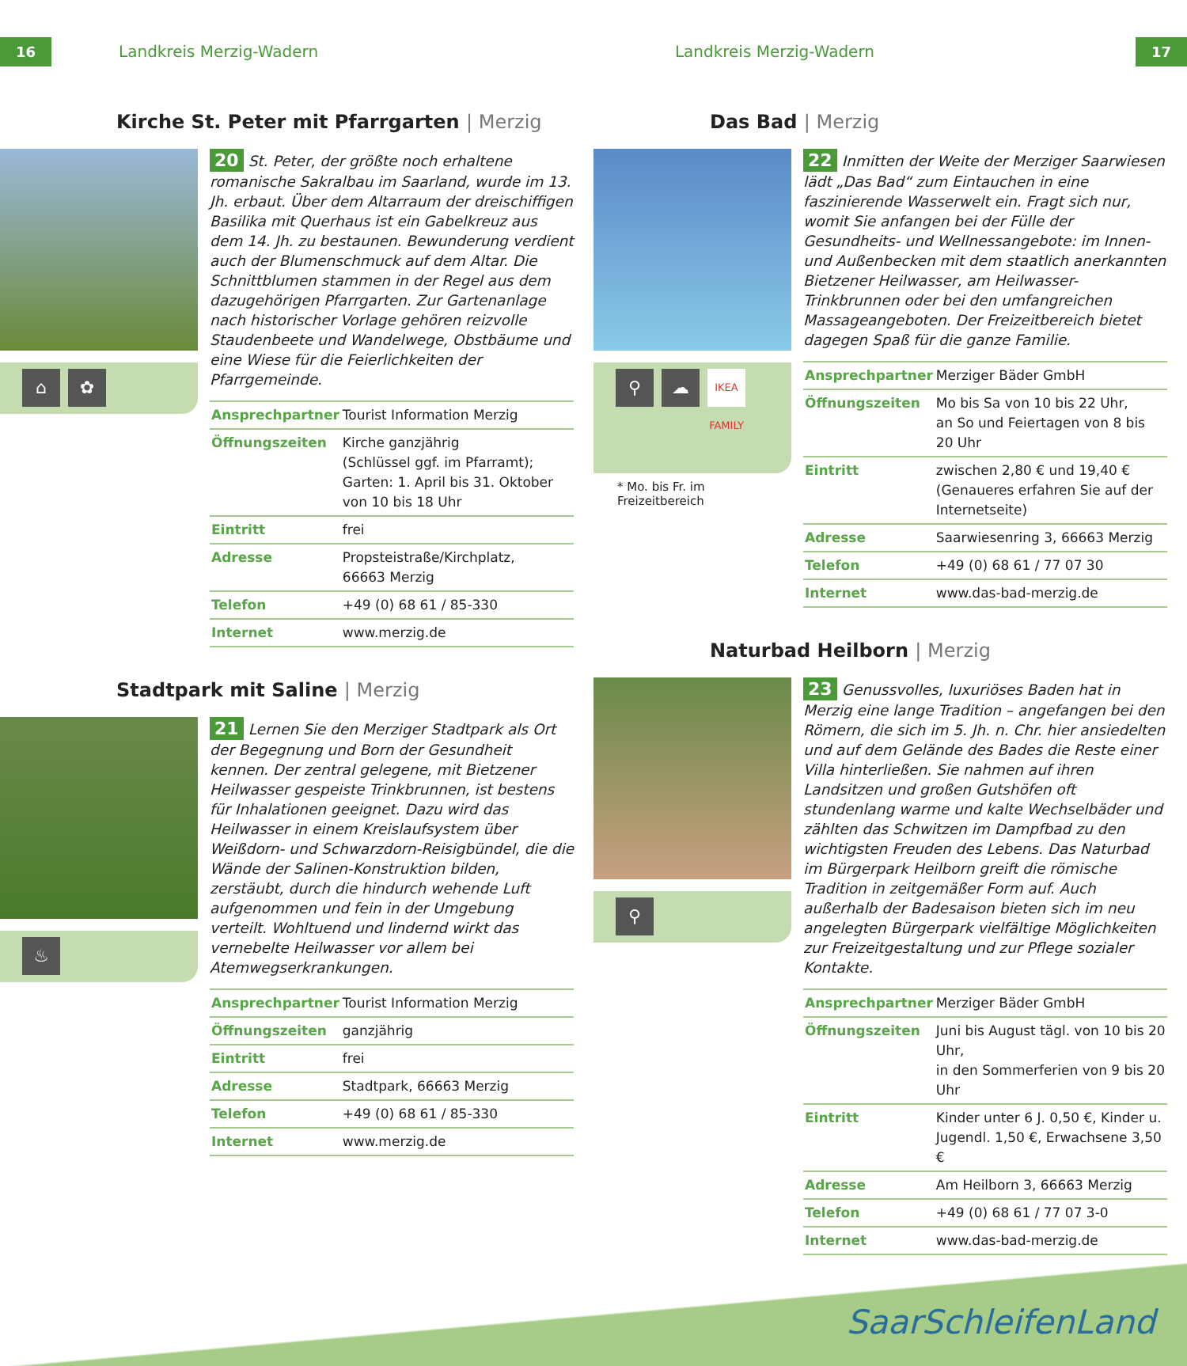16 Landkreis Merzig-Wadern Landkreis Merzig-Wadern 17
Kirche St. Peter mit Pfarrgarten | Merzig
⌂ ✿
20 St. Peter, der größte noch erhaltene romanische Sakralbau im Saarland, wurde im 13. Jh. erbaut. Über dem Altarraum der dreischiffigen Basilika mit Querhaus ist ein Gabelkreuz aus dem 14. Jh. zu bestaunen. Bewunderung verdient auch der Blumenschmuck auf dem Altar. Die Schnittblumen stammen in der Regel aus dem dazugehörigen Pfarrgarten. Zur Gartenanlage nach historischer Vorlage gehören reizvolle Staudenbeete und Wandelwege, Obstbäume und eine Wiese für die Feierlichkeiten der Pfarrgemeinde.
| Ansprechpartner | Tourist Information Merzig |
| Öffnungszeiten | Kirche ganzjährig (Schlüssel ggf. im Pfarramt); Garten: 1. April bis 31. Oktober von 10 bis 18 Uhr |
| Eintritt | frei |
| Adresse | Propsteistraße/Kirchplatz, 66663 Merzig |
| Telefon | +49 (0) 68 61 / 85-330 |
| Internet | www.merzig.de |
Stadtpark mit Saline | Merzig
♨
21 Lernen Sie den Merziger Stadtpark als Ort der Begegnung und Born der Gesundheit kennen. Der zentral gelegene, mit Bietzener Heilwasser gespeiste Trinkbrunnen, ist bestens für Inhalationen geeignet. Dazu wird das Heilwasser in einem Kreislaufsystem über Weißdorn- und Schwarzdorn-Reisigbündel, die die Wände der Salinen-Konstruktion bilden, zerstäubt, durch die hindurch wehende Luft aufgenommen und fein in der Umgebung verteilt. Wohltuend und lindernd wirkt das vernebelte Heilwasser vor allem bei Atemwegserkrankungen.
| Ansprechpartner | Tourist Information Merzig |
| Öffnungszeiten | ganzjährig |
| Eintritt | frei |
| Adresse | Stadtpark, 66663 Merzig |
| Telefon | +49 (0) 68 61 / 85-330 |
| Internet | www.merzig.de |
Das Bad | Merzig
⚲
☁
IKEA FAMILY
* Mo. bis Fr. im Freizeitbereich
22 Inmitten der Weite der Merziger Saarwiesen lädt „Das Bad“ zum Eintauchen in eine faszinierende Wasserwelt ein. Fragt sich nur, womit Sie anfangen bei der Fülle der Gesundheits- und Wellnessangebote: im Innen- und Außenbecken mit dem staatlich anerkannten Bietzener Heilwasser, am Heilwasser-Trinkbrunnen oder bei den umfangreichen Massageangeboten. Der Freizeitbereich bietet dagegen Spaß für die ganze Familie.
| Ansprechpartner | Merziger Bäder GmbH |
| Öffnungszeiten | Mo bis Sa von 10 bis 22 Uhr, an So und Feiertagen von 8 bis 20 Uhr |
| Eintritt | zwischen 2,80 € und 19,40 € (Genaueres erfahren Sie auf der Internetseite) |
| Adresse | Saarwiesenring 3, 66663 Merzig |
| Telefon | +49 (0) 68 61 / 77 07 30 |
| Internet | www.das-bad-merzig.de |
Naturbad Heilborn | Merzig
⚲
23 Genussvolles, luxuriöses Baden hat in Merzig eine lange Tradition – angefangen bei den Römern, die sich im 5. Jh. n. Chr. hier ansiedelten und auf dem Gelände des Bades die Reste einer Villa hinterließen. Sie nahmen auf ihren Landsitzen und großen Gutshöfen oft stundenlang warme und kalte Wechselbäder und zählten das Schwitzen im Dampfbad zu den wichtigsten Freuden des Lebens. Das Naturbad im Bürgerpark Heilborn greift die römische Tradition in zeitgemäßer Form auf. Auch außerhalb der Badesaison bieten sich im neu angelegten Bürgerpark vielfältige Möglichkeiten zur Freizeitgestaltung und zur Pflege sozialer Kontakte.
| Ansprechpartner | Merziger Bäder GmbH |
| Öffnungszeiten | Juni bis August tägl. von 10 bis 20 Uhr, in den Sommerferien von 9 bis 20 Uhr |
| Eintritt | Kinder unter 6 J. 0,50 €, Kinder u. Jugendl. 1,50 €, Erwachsene 3,50 € |
| Adresse | Am Heilborn 3, 66663 Merzig |
| Telefon | +49 (0) 68 61 / 77 07 3-0 |
| Internet | www.das-bad-merzig.de |
SaarSchleifenLand